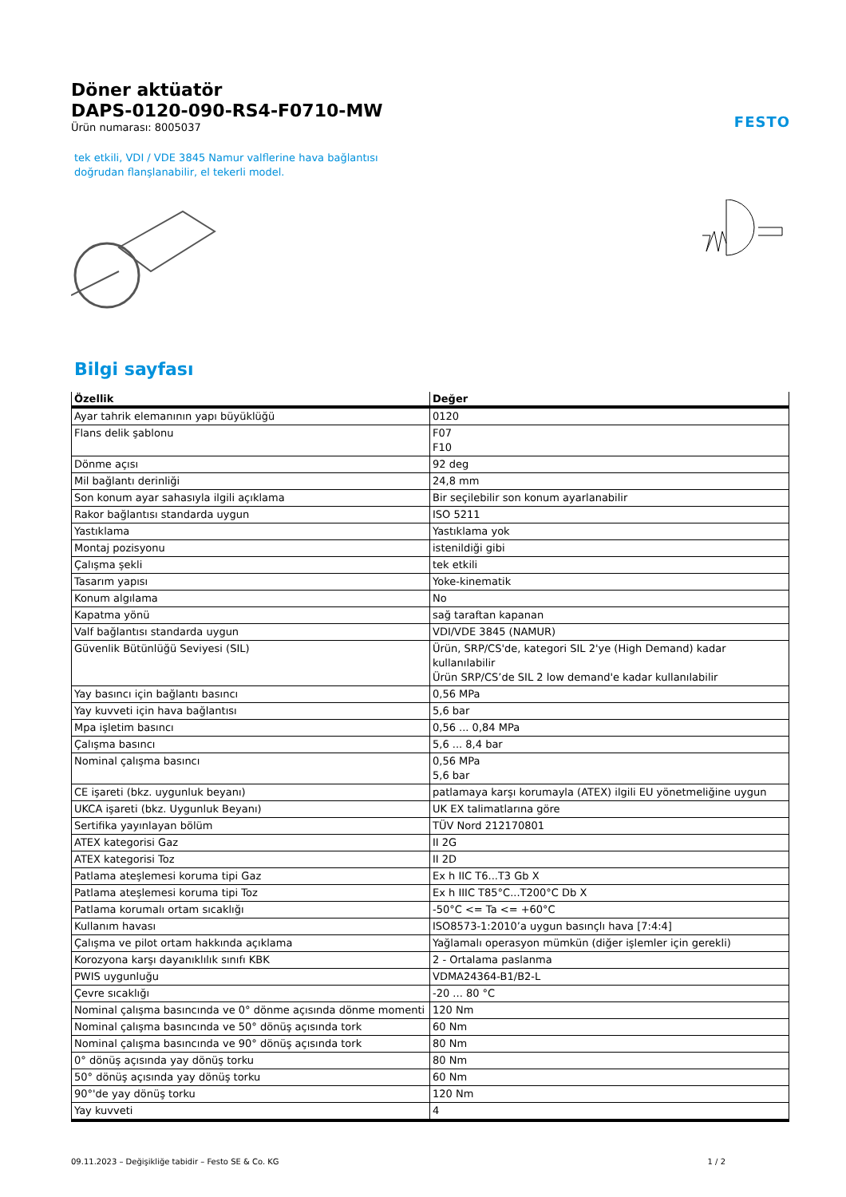Döner aktüatör
DAPS-0120-090-RS4-F0710-MW
Ürün numarası: 8005037
FESTO
tek etkili, VDI / VDE 3845 Namur valflerine hava bağlantısı doğrudan flanşlanabilir, el tekerli model.
Bilgi sayfası
| Özellik | Değer |
| --- | --- |
| Ayar tahrik elemanının yapı büyüklüğü | 0120 |
| Flans delik şablonu | F07 F10 |
| Dönme açısı | 92 deg |
| Mil bağlantı derinliği | 24,8 mm |
| Son konum ayar sahasıyla ilgili açıklama | Bir seçilebilir son konum ayarlanabilir |
| Rakor bağlantısı standarda uygun | ISO 5211 |
| Yastıklama | Yastıklama yok |
| Montaj pozisyonu | istenildiği gibi |
| Çalışma şekli | tek etkili |
| Tasarım yapısı | Yoke-kinematik |
| Konum algılama | No |
| Kapatma yönü | sağ taraftan kapanan |
| Valf bağlantısı standarda uygun | VDI/VDE 3845 (NAMUR) |
| Güvenlik Bütünlüğü Seviyesi (SIL) | Ürün, SRP/CS'de, kategori SIL 2'ye (High Demand) kadar kullanılabilir Ürün SRP/CS’de SIL 2 low demand'e kadar kullanılabilir |
| Yay basıncı için bağlantı basıncı | 0,56 MPa |
| Yay kuvveti için hava bağlantısı | 5,6 bar |
| Mpa işletim basıncı | 0,56 ... 0,84 MPa |
| Çalışma basıncı | 5,6 ... 8,4 bar |
| Nominal çalışma basıncı | 0,56 MPa 5,6 bar |
| CE işareti (bkz. uygunluk beyanı) | patlamaya karşı korumayla (ATEX) ilgili EU yönetmeliğine uygun |
| UKCA işareti (bkz. Uygunluk Beyanı) | UK EX talimatlarına göre |
| Sertifika yayınlayan bölüm | TÜV Nord 212170801 |
| ATEX kategorisi Gaz | II 2G |
| ATEX kategorisi Toz | II 2D |
| Patlama ateşlemesi koruma tipi Gaz | Ex h IIC T6...T3 Gb X |
| Patlama ateşlemesi koruma tipi Toz | Ex h IIIC T85°C...T200°C Db X |
| Patlama korumalı ortam sıcaklığı | -50°C <= Ta <= +60°C |
| Kullanım havası | ISO8573-1:2010’a uygun basınçlı hava [7:4:4] |
| Çalışma ve pilot ortam hakkında açıklama | Yağlamalı operasyon mümkün (diğer işlemler için gerekli) |
| Korozyona karşı dayanıklılık sınıfı KBK | 2 - Ortalama paslanma |
| PWIS uygunluğu | VDMA24364-B1/B2-L |
| Çevre sıcaklığı | -20 ... 80 °C |
| Nominal çalışma basıncında ve 0° dönme açısında dönme momenti | 120 Nm |
| Nominal çalışma basıncında ve 50° dönüş açısında tork | 60 Nm |
| Nominal çalışma basıncında ve 90° dönüş açısında tork | 80 Nm |
| 0° dönüş açısında yay dönüş torku | 80 Nm |
| 50° dönüş açısında yay dönüş torku | 60 Nm |
| 90°'de yay dönüş torku | 120 Nm |
| Yay kuvveti | 4 |
09.11.2023 – Değişikliğe tabidir – Festo SE & Co. KG 1 / 2